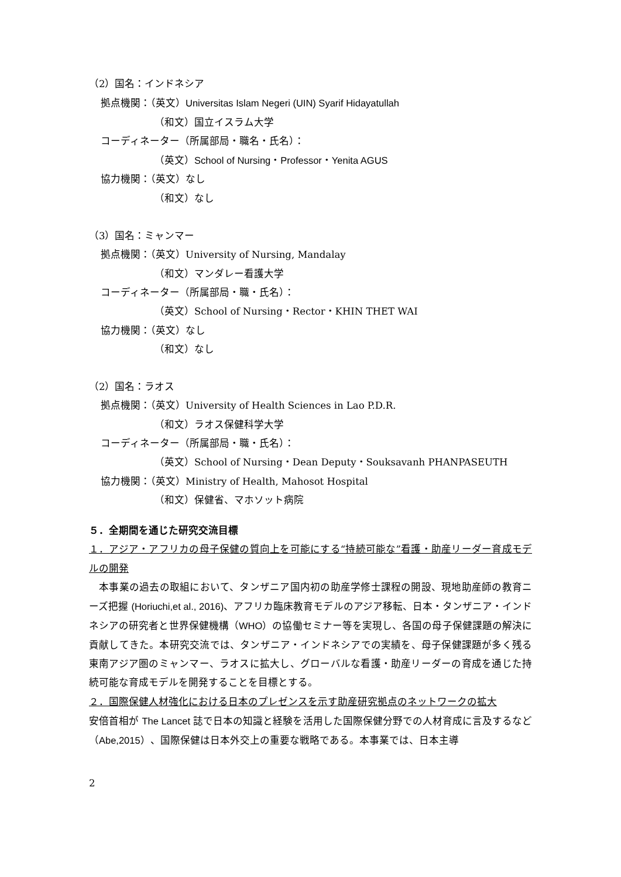（2）国名：インドネシア
拠点機関：（英文）Universitas Islam Negeri (UIN) Syarif Hidayatullah
（和文）国立イスラム大学
コーディネーター（所属部局・職名・氏名）：
（英文）School of Nursing・Professor・Yenita AGUS
協力機関：（英文）なし
（和文）なし
（3）国名：ミャンマー
拠点機関：（英文）University of Nursing, Mandalay
（和文）マンダレー看護大学
コーディネーター（所属部局・職・氏名）：
（英文）School of Nursing・Rector・KHIN THET WAI
協力機関：（英文）なし
（和文）なし
（2）国名：ラオス
拠点機関：（英文）University of Health Sciences in Lao P.D.R.
（和文）ラオス保健科学大学
コーディネーター（所属部局・職・氏名）：
（英文）School of Nursing・Dean Deputy・Souksavanh PHANPASEUTH
協力機関：（英文）Ministry of Health, Mahosot Hospital
（和文）保健省、マホソット病院
５．全期間を通じた研究交流目標
１．アジア・アフリカの母子保健の質向上を可能にする“持続可能な”看護・助産リーダー育成モデルの開発
　本事業の過去の取組において、タンザニア国内初の助産学修士課程の開設、現地助産師の教育ニーズ把握 (Horiuchi,et al., 2016)、アフリカ臨床教育モデルのアジア移転、日本・タンザニア・インドネシアの研究者と世界保健機構（WHO）の協働セミナー等を実現し、各国の母子保健課題の解決に貢献してきた。本研究交流では、タンザニア・インドネシアでの実績を、母子保健課題が多く残る東南アジア圏のミャンマー、ラオスに拡大し、グローバルな看護・助産リーダーの育成を通じた持続可能な育成モデルを開発することを目標とする。
２．国際保健人材強化における日本のプレゼンスを示す助産研究拠点のネットワークの拡大
安倍首相が The Lancet 誌で日本の知識と経験を活用した国際保健分野での人材育成に言及するなど（Abe,2015）、国際保健は日本外交上の重要な戦略である。本事業では、日本主導
2